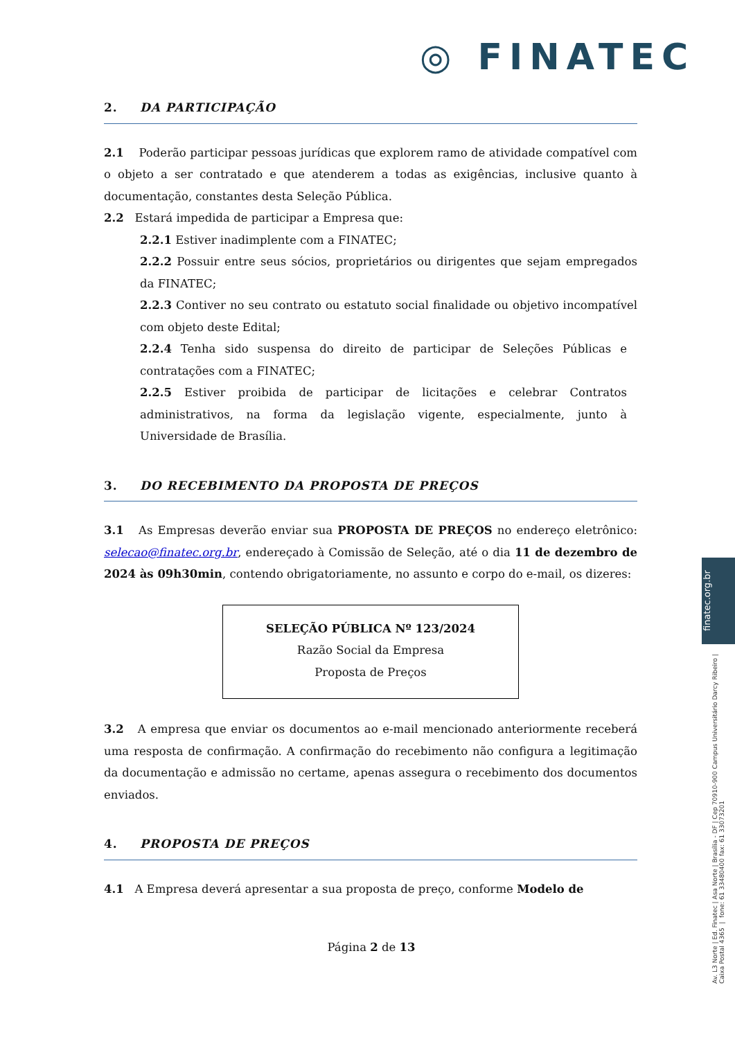◎ FINATEC
2. DA PARTICIPAÇÃO
2.1 Poderão participar pessoas jurídicas que explorem ramo de atividade compatível com o objeto a ser contratado e que atenderem a todas as exigências, inclusive quanto à documentação, constantes desta Seleção Pública.
2.2 Estará impedida de participar a Empresa que:
2.2.1 Estiver inadimplente com a FINATEC;
2.2.2 Possuir entre seus sócios, proprietários ou dirigentes que sejam empregados da FINATEC;
2.2.3 Contiver no seu contrato ou estatuto social finalidade ou objetivo incompatível com objeto deste Edital;
2.2.4 Tenha sido suspensa do direito de participar de Seleções Públicas e contratações com a FINATEC;
2.2.5 Estiver proibida de participar de licitações e celebrar Contratos administrativos, na forma da legislação vigente, especialmente, junto à Universidade de Brasília.
3. DO RECEBIMENTO DA PROPOSTA DE PREÇOS
3.1 As Empresas deverão enviar sua PROPOSTA DE PREÇOS no endereço eletrônico: selecao@finatec.org.br, endereçado à Comissão de Seleção, até o dia 11 de dezembro de 2024 às 09h30min, contendo obrigatoriamente, no assunto e corpo do e-mail, os dizeres:
SELEÇÃO PÚBLICA Nº 123/2024
Razão Social da Empresa
Proposta de Preços
3.2 A empresa que enviar os documentos ao e-mail mencionado anteriormente receberá uma resposta de confirmação. A confirmação do recebimento não configura a legitimação da documentação e admissão no certame, apenas assegura o recebimento dos documentos enviados.
4. PROPOSTA DE PREÇOS
4.1 A Empresa deverá apresentar a sua proposta de preço, conforme Modelo de
Página 2 de 13
finatec.org.br
Av. L3 Norte | Ed. Finatec | Asa Norte | Brasília - DF | Cep 70910-900 Campus Universitário Darcy Ribeiro | Caixa Postal 4365 | fone: 61 33480400 fax: 61 33073201